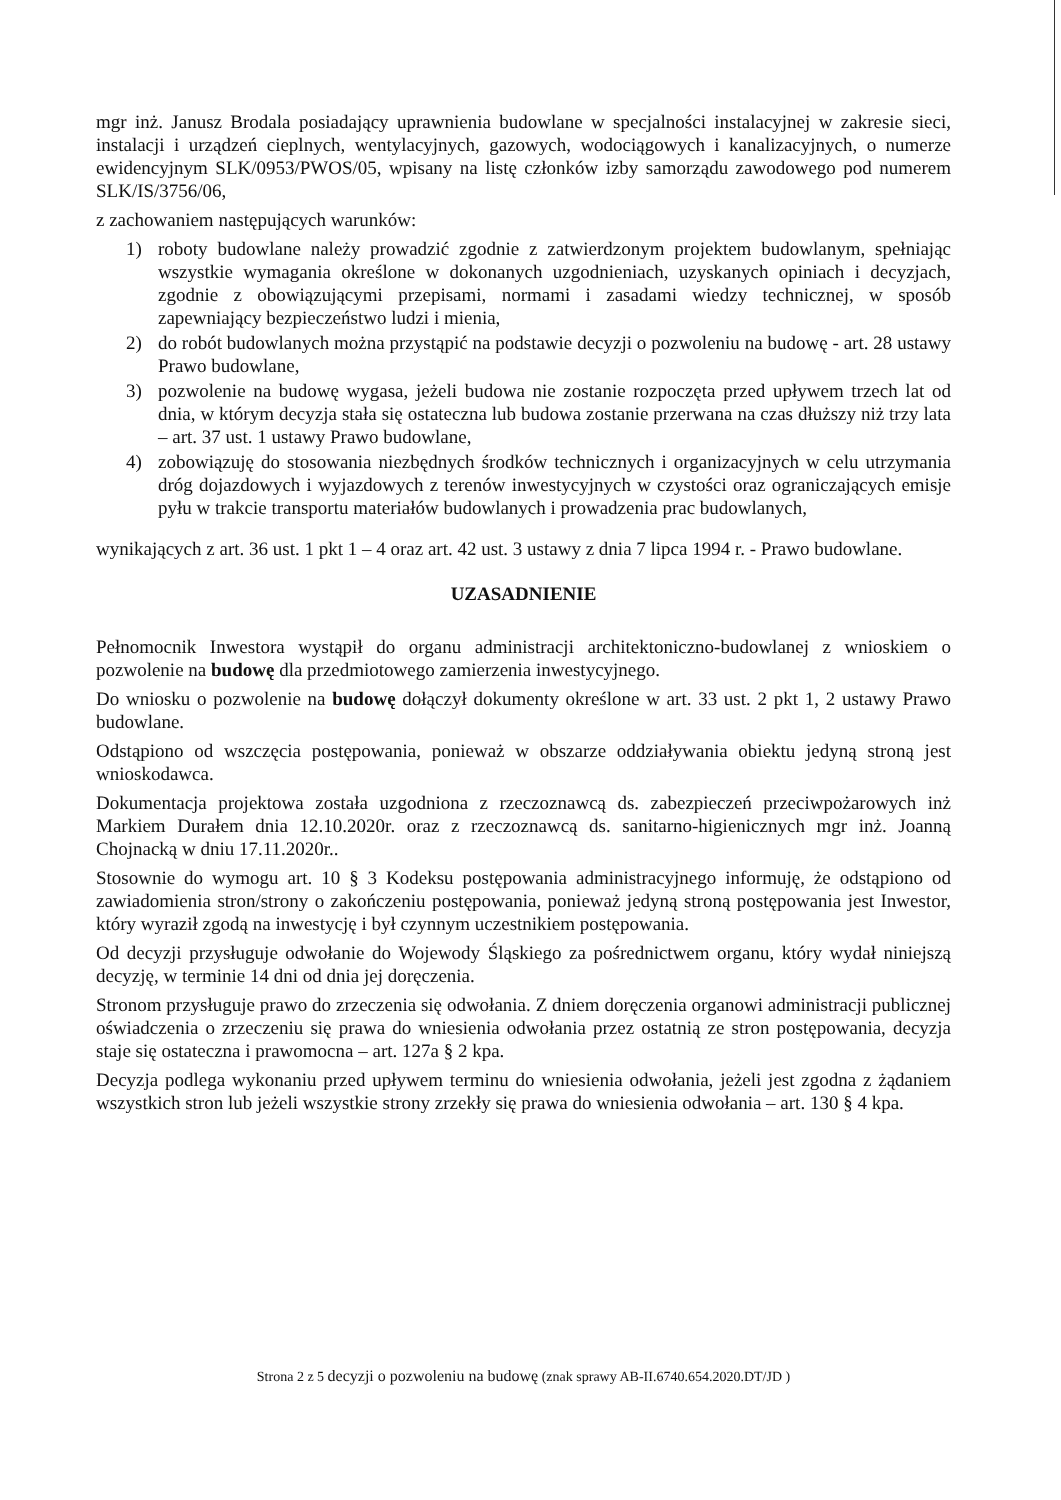mgr inż. Janusz Brodala posiadający uprawnienia budowlane w specjalności instalacyjnej w zakresie sieci, instalacji i urządzeń cieplnych, wentylacyjnych, gazowych, wodociągowych i kanalizacyjnych, o numerze ewidencyjnym SLK/0953/PWOS/05, wpisany na listę członków izby samorządu zawodowego pod numerem SLK/IS/3756/06,
z zachowaniem następujących warunków:
1) roboty budowlane należy prowadzić zgodnie z zatwierdzonym projektem budowlanym, spełniając wszystkie wymagania określone w dokonanych uzgodnieniach, uzyskanych opiniach i decyzjach, zgodnie z obowiązującymi przepisami, normami i zasadami wiedzy technicznej, w sposób zapewniający bezpieczeństwo ludzi i mienia,
2) do robót budowlanych można przystąpić na podstawie decyzji o pozwoleniu na budowę - art. 28 ustawy Prawo budowlane,
3) pozwolenie na budowę wygasa, jeżeli budowa nie zostanie rozpoczęta przed upływem trzech lat od dnia, w którym decyzja stała się ostateczna lub budowa zostanie przerwana na czas dłuższy niż trzy lata – art. 37 ust. 1 ustawy Prawo budowlane,
4) zobowiązuję do stosowania niezbędnych środków technicznych i organizacyjnych w celu utrzymania dróg dojazdowych i wyjazdowych z terenów inwestycyjnych w czystości oraz ograniczających emisje pyłu w trakcie transportu materiałów budowlanych i prowadzenia prac budowlanych,
wynikających z art. 36 ust. 1 pkt 1 – 4 oraz art. 42 ust. 3 ustawy z dnia 7 lipca 1994 r. - Prawo budowlane.
UZASADNIENIE
Pełnomocnik Inwestora wystąpił do organu administracji architektoniczno-budowlanej z wnioskiem o pozwolenie na budowę dla przedmiotowego zamierzenia inwestycyjnego.
Do wniosku o pozwolenie na budowę dołączył dokumenty określone w art. 33 ust. 2 pkt 1, 2 ustawy Prawo budowlane.
Odstąpiono od wszczęcia postępowania, ponieważ w obszarze oddziaływania obiektu jedyną stroną jest wnioskodawca.
Dokumentacja projektowa została uzgodniona z rzeczoznawcą ds. zabezpieczeń przeciwpożarowych inż Markiem Durałem dnia 12.10.2020r. oraz z rzeczoznawcą ds. sanitarno-higienicznych mgr inż. Joanną Chojnacką w dniu 17.11.2020r..
Stosownie do wymogu art. 10 § 3 Kodeksu postępowania administracyjnego informuję, że odstąpiono od zawiadomienia stron/strony o zakończeniu postępowania, ponieważ jedyną stroną postępowania jest Inwestor, który wyraził zgodą na inwestycję i był czynnym uczestnikiem postępowania.
Od decyzji przysługuje odwołanie do Wojewody Śląskiego za pośrednictwem organu, który wydał niniejszą decyzję, w terminie 14 dni od dnia jej doręczenia.
Stronom przysługuje prawo do zrzeczenia się odwołania. Z dniem doręczenia organowi administracji publicznej oświadczenia o zrzeczeniu się prawa do wniesienia odwołania przez ostatnią ze stron postępowania, decyzja staje się ostateczna i prawomocna – art. 127a § 2 kpa.
Decyzja podlega wykonaniu przed upływem terminu do wniesienia odwołania, jeżeli jest zgodna z żądaniem wszystkich stron lub jeżeli wszystkie strony zrzekły się prawa do wniesienia odwołania – art. 130 § 4 kpa.
Strona 2 z 5 decyzji o pozwoleniu na budowę (znak sprawy AB-II.6740.654.2020.DT/JD )